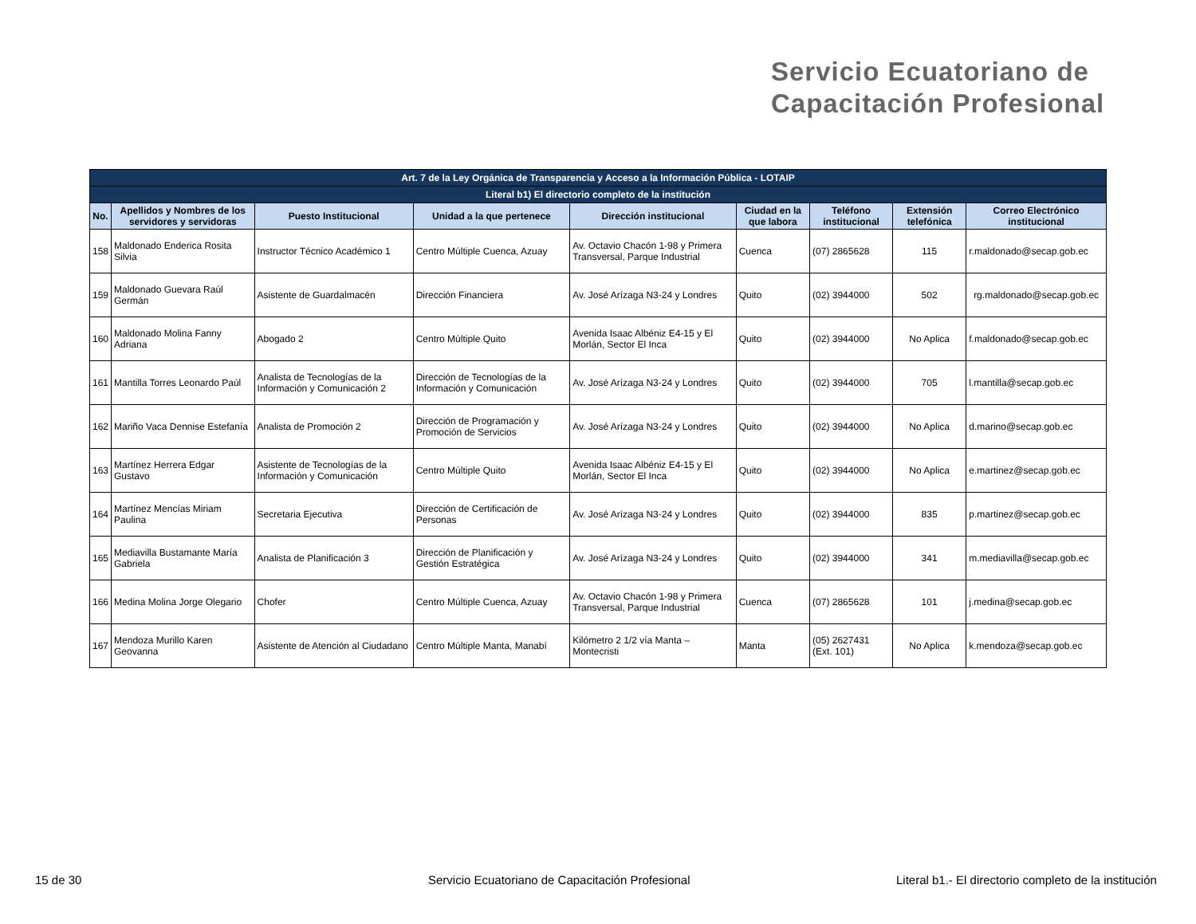Servicio Ecuatoriano de
Capacitación Profesional
| Art. 7 de la Ley Orgánica de Transparencia y Acceso a la Información Pública - LOTAIP | | | | | | | | |
| --- | --- | --- | --- | --- | --- | --- | --- | --- |
| Literal b1) El directorio completo de la institución | | | | | | | | |
| No. | Apellidos y Nombres de los servidores y servidoras | Puesto Institucional | Unidad a la que pertenece | Dirección institucional | Ciudad en la que labora | Teléfono institucional | Extensión telefónica | Correo Electrónico institucional |
| 158 | Maldonado Enderica Rosita Silvia | Instructor Técnico Académico 1 | Centro Múltiple Cuenca, Azuay | Av. Octavio Chacón 1-98 y Primera Transversal, Parque Industrial | Cuenca | (07) 2865628 | 115 | r.maldonado@secap.gob.ec |
| 159 | Maldonado Guevara Raúl Germán | Asistente de Guardalmacén | Dirección Financiera | Av. José Arízaga N3-24 y Londres | Quito | (02) 3944000 | 502 | rg.maldonado@secap.gob.ec |
| 160 | Maldonado Molina Fanny Adriana | Abogado 2 | Centro Múltiple Quito | Avenida Isaac Albéniz E4-15 y El Morlán, Sector El Inca | Quito | (02) 3944000 | No Aplica | f.maldonado@secap.gob.ec |
| 161 | Mantilla Torres Leonardo Paúl | Analista de Tecnologías de la Información y Comunicación 2 | Dirección de Tecnologías de la Información y Comunicación | Av. José Arízaga N3-24 y Londres | Quito | (02) 3944000 | 705 | l.mantilla@secap.gob.ec |
| 162 | Mariño Vaca Dennise Estefanía | Analista de Promoción 2 | Dirección de Programación y Promoción de Servicios | Av. José Arízaga N3-24 y Londres | Quito | (02) 3944000 | No Aplica | d.marino@secap.gob.ec |
| 163 | Martínez Herrera Edgar Gustavo | Asistente de Tecnologías de la Información y Comunicación | Centro Múltiple Quito | Avenida Isaac Albéniz E4-15 y El Morlán, Sector El Inca | Quito | (02) 3944000 | No Aplica | e.martinez@secap.gob.ec |
| 164 | Martínez Mencías Miriam Paulina | Secretaria Ejecutiva | Dirección de Certificación de Personas | Av. José Arízaga N3-24 y Londres | Quito | (02) 3944000 | 835 | p.martinez@secap.gob.ec |
| 165 | Mediavilla Bustamante María Gabriela | Analista de Planificación 3 | Dirección de Planificación y Gestión Estratégica | Av. José Arízaga N3-24 y Londres | Quito | (02) 3944000 | 341 | m.mediavilla@secap.gob.ec |
| 166 | Medina Molina Jorge Olegario | Chofer | Centro Múltiple Cuenca, Azuay | Av. Octavio Chacón 1-98 y Primera Transversal, Parque Industrial | Cuenca | (07) 2865628 | 101 | j.medina@secap.gob.ec |
| 167 | Mendoza Murillo Karen Geovanna | Asistente de Atención al Ciudadano | Centro Múltiple Manta, Manabí | Kilómetro 2 1/2 vía Manta – Montecristi | Manta | (05) 2627431 (Ext. 101) | No Aplica | k.mendoza@secap.gob.ec |
15 de 30
Servicio Ecuatoriano de Capacitación Profesional
Literal b1.- El directorio completo de la institución